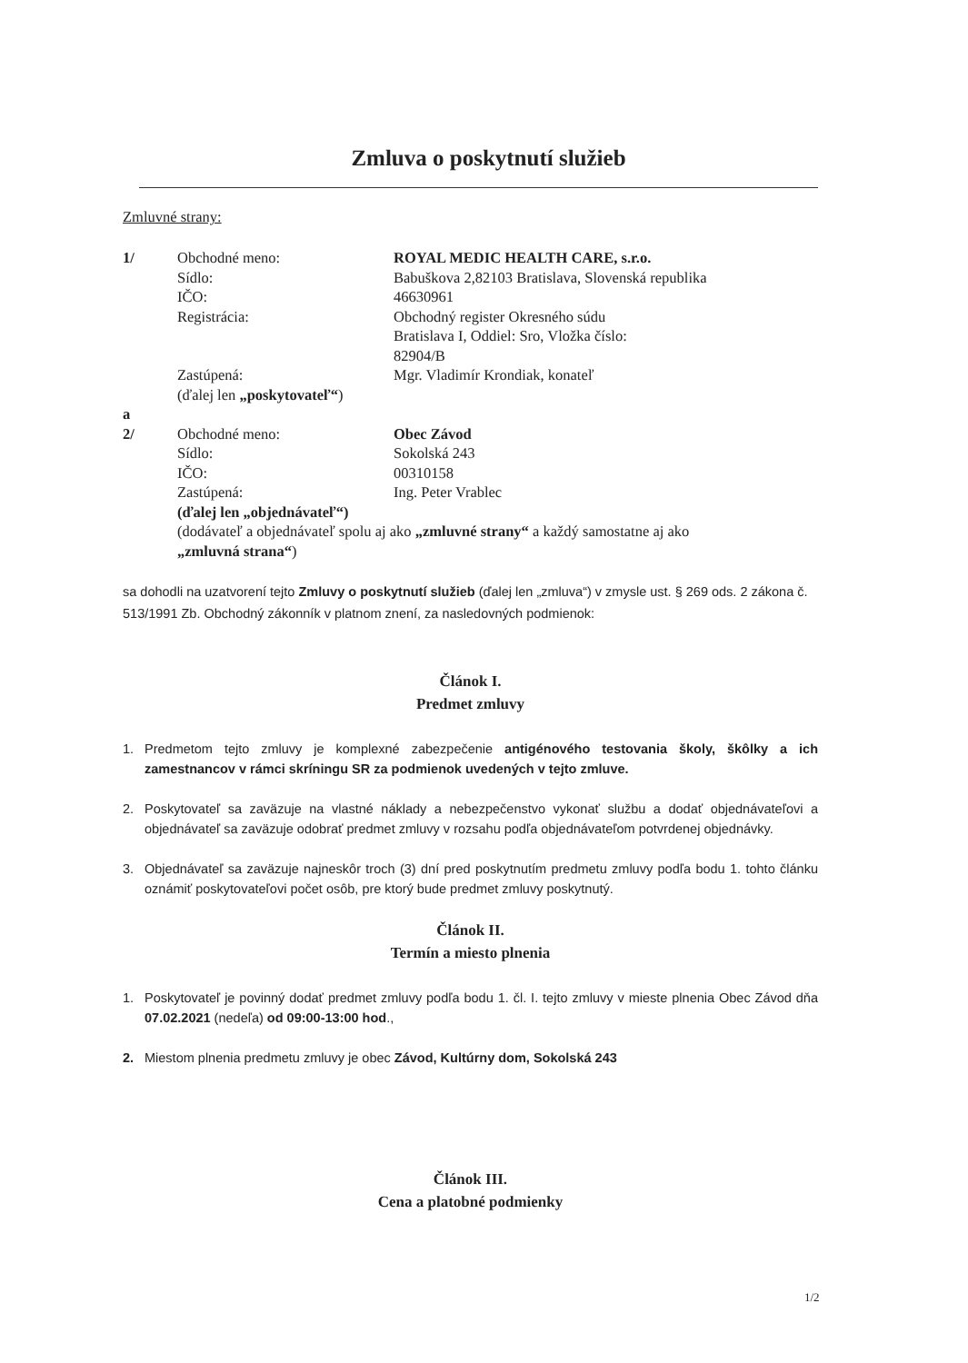Zmluva o poskytnutí služieb
Zmluvné strany:
| 1/ | Obchodné meno: | ROYAL MEDIC HEALTH CARE, s.r.o. |
| | Sídlo: | Babuškova 2,82103 Bratislava, Slovenská republika |
| | IČO: | 46630961 |
| | Registrácia: | Obchodný register Okresného súdu Bratislava I, Oddiel: Sro, Vložka číslo: 82904/B |
| | Zastúpená: | Mgr. Vladimír Krondiak, konateľ |
| | (ďalej len „poskytovateľ“ ) | |
| a | | |
| 2/ | Obchodné meno: | Obec Závod |
| | Sídlo: | Sokolská 243 |
| | IČO: | 00310158 |
| | Zastúpená: | Ing. Peter Vrablec |
| | (ďalej len „objednávateľ“) | |
| | (dodávateľ a objednávateľ spolu aj ako „zmluvné strany“ a každý samostatne aj ako „zmluvná strana“ ) | |
sa dohodli na uzatvorení tejto Zmluvy o poskytnutí služieb (ďalej len „zmluva“) v zmysle ust. § 269 ods. 2 zákona č. 513/1991 Zb. Obchodný zákonník v platnom znení, za nasledovných podmienok:
Článok I.
Predmet zmluvy
1. Predmetom tejto zmluvy je komplexné zabezpečenie antigénového testovania školy, škôlky a ich zamestnancov v rámci skríningu SR za podmienok uvedených v tejto zmluve.
2. Poskytovateľ sa zaväzuje na vlastné náklady a nebezpečenstvo vykonať službu a dodať objednávateľovi a objednávateľ sa zaväzuje odobrať predmet zmluvy v rozsahu podľa objednávateľom potvrdenej objednávky.
3. Objednávateľ sa zaväzuje najneskôr troch (3) dní pred poskytnutím predmetu zmluvy podľa bodu 1. tohto článku oznámiť poskytovateľovi počet osôb, pre ktorý bude predmet zmluvy poskytnutý.
Článok II.
Termín a miesto plnenia
1. Poskytovateľ je povinný dodať predmet zmluvy podľa bodu 1. čl. I. tejto zmluvy v mieste plnenia Obec Závod dňa 07.02.2021 (nedeľa) od 09:00-13:00 hod.,
2. Miestom plnenia predmetu zmluvy je obec Závod, Kultúrny dom, Sokolská 243
Článok III.
Cena a platobné podmienky
1/2